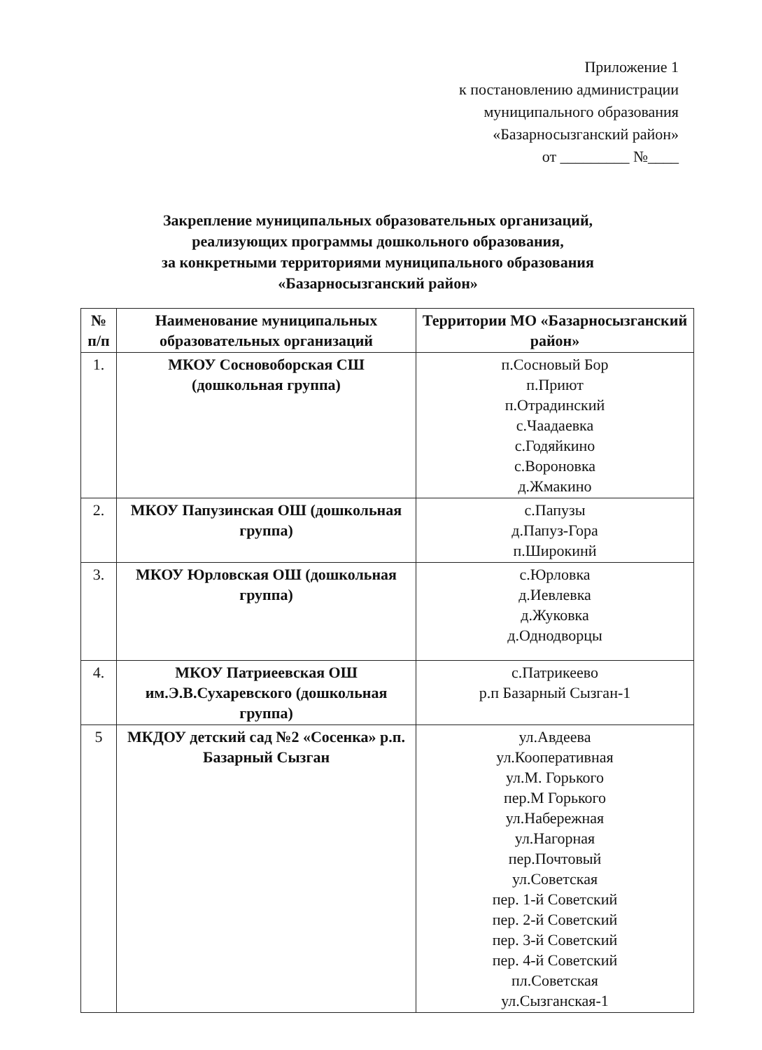Приложение 1
к постановлению администрации
муниципального образования
«Базарносызганский район»
от _________ №____
Закрепление муниципальных образовательных организаций,
реализующих программы дошкольного образования,
за конкретными территориями муниципального образования
«Базарносызганский район»
| № п/п | Наименование муниципальных образовательных организаций | Территории МО «Базарносызганский район» |
| --- | --- | --- |
| 1. | МКОУ Сосновоборская СШ (дошкольная группа) | п.Сосновый Бор п.Приют п.Отрадинский с.Чаадаевка с.Годяйкино с.Вороновка д.Жмакино |
| 2. | МКОУ Папузинская ОШ (дошкольная группа) | с.Папузы д.Папуз-Гора п.Широкинй |
| 3. | МКОУ Юрловская ОШ (дошкольная группа) | с.Юрловка д.Иевлевка д.Жуковка д.Однодворцы |
| 4. | МКОУ Патриеевская ОШ им.Э.В.Сухаревского (дошкольная группа) | с.Патрикеево р.п Базарный Сызган-1 |
| 5 | МКДОУ детский сад №2 «Сосенка» р.п. Базарный Сызган | ул.Авдеева ул.Кооперативная ул.М. Горького пер.М Горького ул.Набережная ул.Нагорная пер.Почтовый ул.Советская пер. 1-й Советский пер. 2-й Советский пер. 3-й Советский пер. 4-й Советский пл.Советская ул.Сызганская-1 |